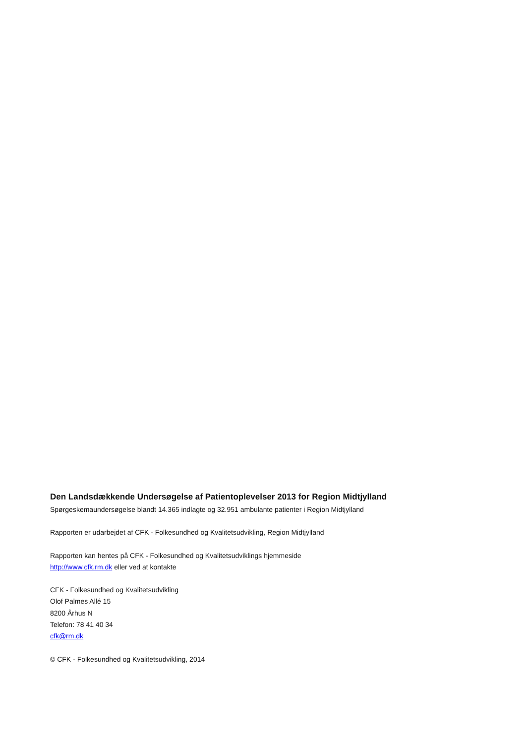Den Landsdækkende Undersøgelse af Patientoplevelser 2013 for Region Midtjylland
Spørgeskemaundersøgelse blandt 14.365 indlagte og 32.951 ambulante patienter i Region Midtjylland
Rapporten er udarbejdet af CFK - Folkesundhed og Kvalitetsudvikling, Region Midtjylland
Rapporten kan hentes på CFK - Folkesundhed og Kvalitetsudviklings hjemmeside
http://www.cfk.rm.dk eller ved at kontakte
CFK - Folkesundhed og Kvalitetsudvikling
Olof Palmes Allé 15
8200 Århus N
Telefon: 78 41 40 34
cfk@rm.dk
© CFK - Folkesundhed og Kvalitetsudvikling, 2014